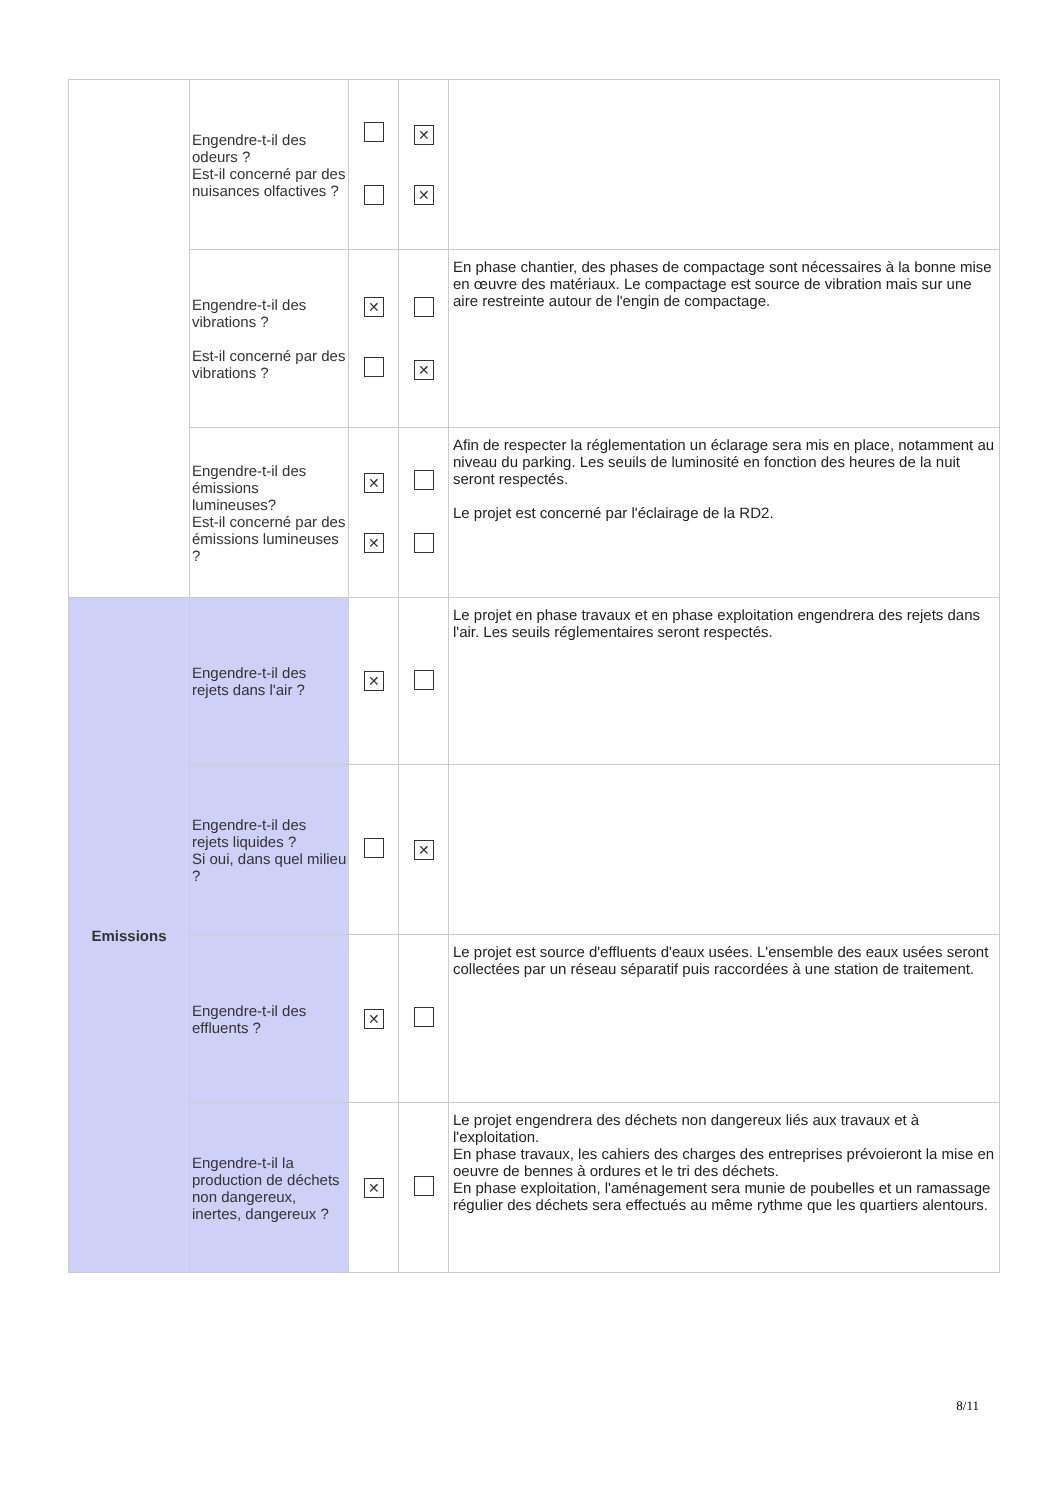| | Engendre-t-il des odeurs ? Est-il concerné par des nuisances olfactives ? | | ✕ ✕ | |
| | Engendre-t-il des vibrations ? Est-il concerné par des vibrations ? | ✕ | ✕ | En phase chantier, des phases de compactage sont nécessaires à la bonne mise en œuvre des matériaux. Le compactage est source de vibration mais sur une aire restreinte autour de l'engin de compactage. |
| | Engendre-t-il des émissions lumineuses? Est-il concerné par des émissions lumineuses ? | ✕ ✕ | | Afin de respecter la réglementation un éclarage sera mis en place, notamment au niveau du parking. Les seuils de luminosité en fonction des heures de la nuit seront respectés. Le projet est concerné par l'éclairage de la RD2. |
| Emissions | Engendre-t-il des rejets dans l'air ? | ✕ | | Le projet en phase travaux et en phase exploitation engendrera des rejets dans l'air. Les seuils réglementaires seront respectés. |
| | Engendre-t-il des rejets liquides ? Si oui, dans quel milieu ? | | ✕ | |
| | Engendre-t-il des effluents ? | ✕ | | Le projet est source d'effluents d'eaux usées. L'ensemble des eaux usées seront collectées par un réseau séparatif puis raccordées à une station de traitement. |
| | Engendre-t-il la production de déchets non dangereux, inertes, dangereux ? | ✕ | | Le projet engendrera des déchets non dangereux liés aux travaux et à l'exploitation. En phase travaux, les cahiers des charges des entreprises prévoieront la mise en oeuvre de bennes à ordures et le tri des déchets. En phase exploitation, l'aménagement sera munie de poubelles et un ramassage régulier des déchets sera effectués au même rythme que les quartiers alentours. |
8/11